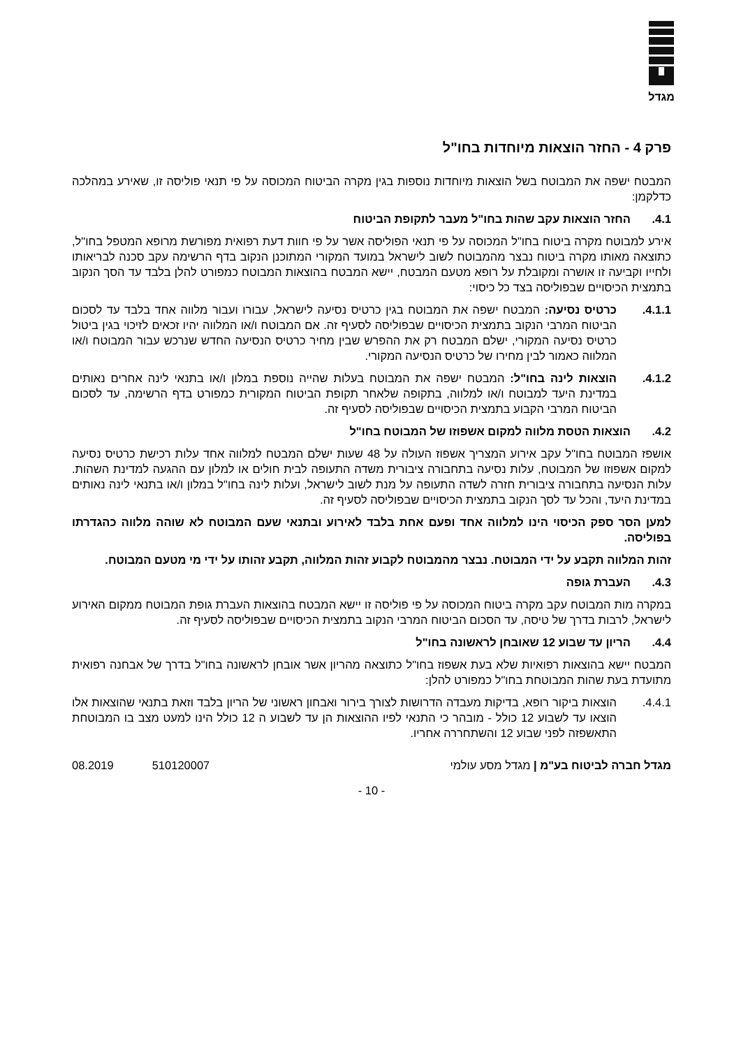מגדל
פרק 4 - החזר הוצאות מיוחדות בחו"ל
המבטח ישפה את המבוטח בשל הוצאות מיוחדות נוספות בגין מקרה הביטוח המכוסה על פי תנאי פוליסה זו, שאירע במהלכה כדלקמן:
4.1. החזר הוצאות עקב שהות בחו"ל מעבר לתקופת הביטוח
אירע למבוטח מקרה ביטוח בחו"ל המכוסה על פי תנאי הפוליסה אשר על פי חוות דעת רפואית מפורשת מרופא המטפל בחו"ל, כתוצאה מאותו מקרה ביטוח נבצר מהמבוטח לשוב לישראל במועד המקורי המתוכנן הנקוב בדף הרשימה עקב סכנה לבריאותו ולחייו וקביעה זו אושרה ומקובלת על רופא מטעם המבטח, יישא המבטח בהוצאות המבוטח כמפורט להלן בלבד עד הסך הנקוב בתמצית הכיסויים שבפוליסה בצד כל כיסוי:
4.1.1. כרטיס נסיעה: המבטח ישפה את המבוטח בגין כרטיס נסיעה לישראל, עבורו ועבור מלווה אחד בלבד עד לסכום הביטוח המרבי הנקוב בתמצית הכיסויים שבפוליסה לסעיף זה. אם המבוטח ו/או המלווה יהיו זכאים לזיכוי בגין ביטול כרטיס נסיעה המקורי, ישלם המבטח רק את ההפרש שבין מחיר כרטיס הנסיעה החדש שנרכש עבור המבוטח ו/או המלווה כאמור לבין מחירו של כרטיס הנסיעה המקורי.
4.1.2. הוצאות לינה בחו"ל: המבטח ישפה את המבוטח בעלות שהייה נוספת במלון ו/או בתנאי לינה אחרים נאותים במדינת היעד למבוטח ו/או למלווה, בתקופה שלאחר תקופת הביטוח המקורית כמפורט בדף הרשימה, עד לסכום הביטוח המרבי הקבוע בתמצית הכיסויים שבפוליסה לסעיף זה.
4.2. הוצאות הטסת מלווה למקום אשפוזו של המבוטח בחו"ל
אושפז המבוטח בחו"ל עקב אירוע המצריך אשפוז העולה על 48 שעות ישלם המבטח למלווה אחד עלות רכישת כרטיס נסיעה למקום אשפוזו של המבוטח, עלות נסיעה בתחבורה ציבורית משדה התעופה לבית חולים או למלון עם ההגעה למדינת השהות. עלות הנסיעה בתחבורה ציבורית חזרה לשדה התעופה על מנת לשוב לישראל, ועלות לינה בחו"ל במלון ו/או בתנאי לינה נאותים במדינת היעד, והכל עד לסך הנקוב בתמצית הכיסויים שבפוליסה לסעיף זה.
למען הסר ספק הכיסוי הינו למלווה אחד ופעם אחת בלבד לאירוע ובתנאי שעם המבוטח לא שוהה מלווה כהגדרתו בפוליסה.
זהות המלווה תקבע על ידי המבוטח. נבצר מהמבוטח לקבוע זהות המלווה, תקבע זהותו על ידי מי מטעם המבוטח.
4.3. העברת גופה
במקרה מות המבוטח עקב מקרה ביטוח המכוסה על פי פוליסה זו יישא המבטח בהוצאות העברת גופת המבוטח ממקום האירוע לישראל, לרבות בדרך של טיסה, עד הסכום הביטוח המרבי הנקוב בתמצית הכיסויים שבפוליסה לסעיף זה.
4.4. הריון עד שבוע 12 שאובחן לראשונה בחו"ל
המבטח יישא בהוצאות רפואיות שלא בעת אשפוז בחו"ל כתוצאה מהריון אשר אובחן לראשונה בחו"ל בדרך של אבחנה רפואית מתועדת בעת שהות המבוטחת בחו"ל כמפורט להלן:
4.4.1. הוצאות ביקור רופא, בדיקות מעבדה הדרושות לצורך בירור ואבחון ראשוני של הריון בלבד וזאת בתנאי שהוצאות אלו הוצאו עד לשבוע 12 כולל - מובהר כי התנאי לפיו ההוצאות הן עד לשבוע ה 12 כולל הינו למעט מצב בו המבוטחת התאשפזה לפני שבוע 12 והשתחררה אחריו.
מגדל חברה לביטוח בע"מ | מגדל מסע עולמי 510120007 08.2019
- 10 -